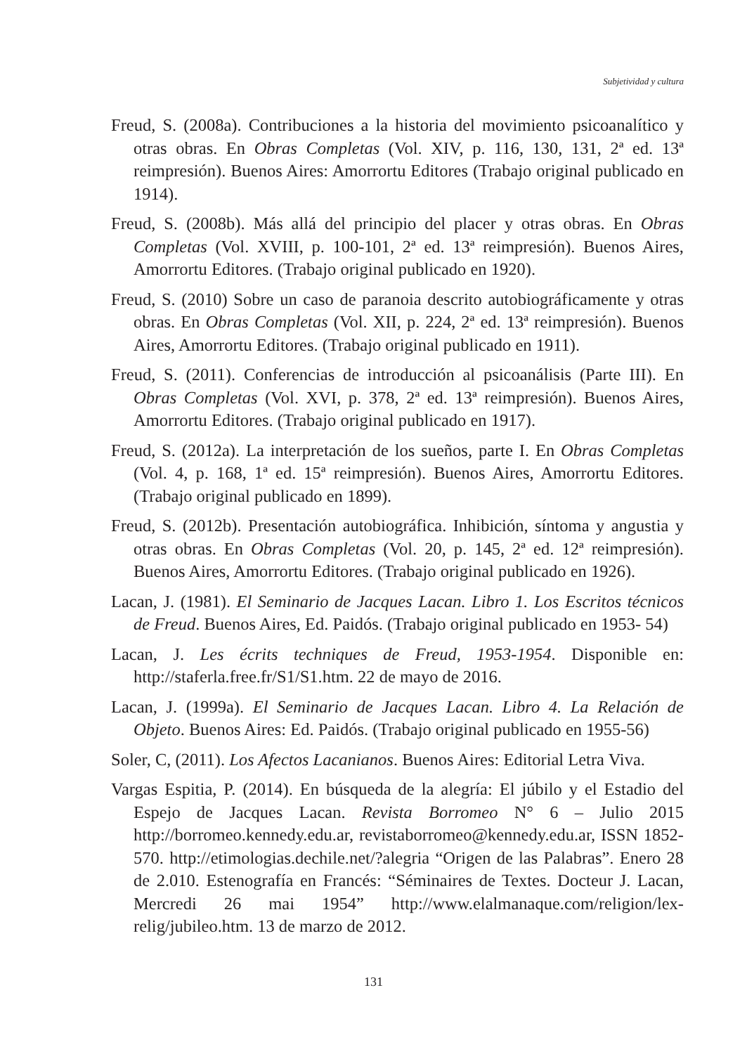Subjetividad y cultura
Freud, S. (2008a). Contribuciones a la historia del movimiento psicoanalítico y otras obras. En Obras Completas (Vol. XIV, p. 116, 130, 131, 2ª ed. 13ª reimpresión). Buenos Aires: Amorrortu Editores (Trabajo original publicado en 1914).
Freud, S. (2008b). Más allá del principio del placer y otras obras. En Obras Completas (Vol. XVIII, p. 100-101, 2ª ed. 13ª reimpresión). Buenos Aires, Amorrortu Editores. (Trabajo original publicado en 1920).
Freud, S. (2010) Sobre un caso de paranoia descrito autobiográficamente y otras obras. En Obras Completas (Vol. XII, p. 224, 2ª ed. 13ª reimpresión). Buenos Aires, Amorrortu Editores. (Trabajo original publicado en 1911).
Freud, S. (2011). Conferencias de introducción al psicoanálisis (Parte III). En Obras Completas (Vol. XVI, p. 378, 2ª ed. 13ª reimpresión). Buenos Aires, Amorrortu Editores. (Trabajo original publicado en 1917).
Freud, S. (2012a). La interpretación de los sueños, parte I. En Obras Completas (Vol. 4, p. 168, 1ª ed. 15ª reimpresión). Buenos Aires, Amorrortu Editores. (Trabajo original publicado en 1899).
Freud, S. (2012b). Presentación autobiográfica. Inhibición, síntoma y angustia y otras obras. En Obras Completas (Vol. 20, p. 145, 2ª ed. 12ª reimpresión). Buenos Aires, Amorrortu Editores. (Trabajo original publicado en 1926).
Lacan, J. (1981). El Seminario de Jacques Lacan. Libro 1. Los Escritos técnicos de Freud. Buenos Aires, Ed. Paidós. (Trabajo original publicado en 1953- 54)
Lacan, J. Les écrits techniques de Freud, 1953-1954. Disponible en: http://staferla.free.fr/S1/S1.htm. 22 de mayo de 2016.
Lacan, J. (1999a). El Seminario de Jacques Lacan. Libro 4. La Relación de Objeto. Buenos Aires: Ed. Paidós. (Trabajo original publicado en 1955-56)
Soler, C, (2011). Los Afectos Lacanianos. Buenos Aires: Editorial Letra Viva.
Vargas Espitia, P. (2014). En búsqueda de la alegría: El júbilo y el Estadio del Espejo de Jacques Lacan. Revista Borromeo N° 6 – Julio 2015 http://borromeo.kennedy.edu.ar, revistaborromeo@kennedy.edu.ar, ISSN 1852-570. http://etimologias.dechile.net/?alegria “Origen de las Palabras”. Enero 28 de 2.010. Estenografía en Francés: “Séminaires de Textes. Docteur J. Lacan, Mercredi 26 mai 1954” http://www.elalmanaque.com/religion/lex-relig/jubileo.htm. 13 de marzo de 2012.
131